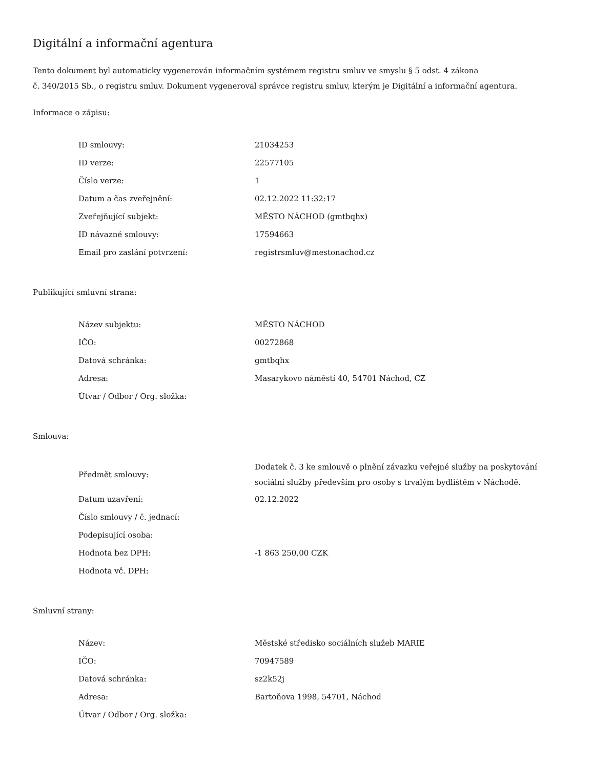Digitální a informační agentura
Tento dokument byl automaticky vygenerován informačním systémem registru smluv ve smyslu § 5 odst. 4 zákona
č. 340/2015 Sb., o registru smluv. Dokument vygeneroval správce registru smluv, kterým je Digitální a informační agentura.
Informace o zápisu:
| ID smlouvy: | 21034253 |
| ID verze: | 22577105 |
| Číslo verze: | 1 |
| Datum a čas zveřejnění: | 02.12.2022 11:32:17 |
| Zveřejňující subjekt: | MĚSTO NÁCHOD (gmtbqhx) |
| ID návazné smlouvy: | 17594663 |
| Email pro zaslání potvrzení: | registrsmluv@mestonachod.cz |
Publikující smluvní strana:
| Název subjektu: | MĚSTO NÁCHOD |
| IČO: | 00272868 |
| Datová schránka: | gmtbqhx |
| Adresa: | Masarykovo náměstí 40, 54701 Náchod, CZ |
| Útvar / Odbor / Org. složka: | |
Smlouva:
| Předmět smlouvy: | Dodatek č. 3 ke smlouvě o plnění závazku veřejné služby na poskytování sociální služby především pro osoby s trvalým bydlištěm v Náchodě. |
| Datum uzavření: | 02.12.2022 |
| Číslo smlouvy / č. jednací: | |
| Podepisující osoba: | |
| Hodnota bez DPH: | -1 863 250,00 CZK |
| Hodnota vč. DPH: | |
Smluvní strany:
| Název: | Městské středisko sociálních služeb MARIE |
| IČO: | 70947589 |
| Datová schránka: | sz2k52j |
| Adresa: | Bartoňova 1998, 54701, Náchod |
| Útvar / Odbor / Org. složka: | |